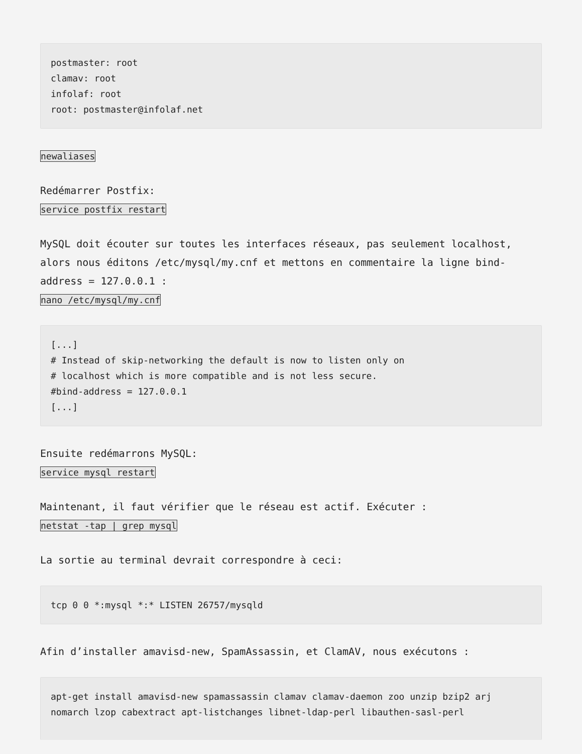postmaster: root
clamav: root
infolaf: root
root: postmaster@infolaf.net
newaliases
Redémarrer Postfix:
service postfix restart
MySQL doit écouter sur toutes les interfaces réseaux, pas seulement localhost, alors nous éditons /etc/mysql/my.cnf et mettons en commentaire la ligne bind-address = 127.0.0.1 :
nano /etc/mysql/my.cnf
[...]
# Instead of skip-networking the default is now to listen only on
# localhost which is more compatible and is not less secure.
#bind-address = 127.0.0.1
[...]
Ensuite redémarrons MySQL:
service mysql restart
Maintenant, il faut vérifier que le réseau est actif. Exécuter :
netstat -tap | grep mysql
La sortie au terminal devrait correspondre à ceci:
tcp 0 0 *:mysql *:* LISTEN 26757/mysqld
Afin d’installer amavisd-new, SpamAssassin, et ClamAV, nous exécutons :
apt-get install amavisd-new spamassassin clamav clamav-daemon zoo unzip bzip2 arj nomarch lzop cabextract apt-listchanges libnet-ldap-perl libauthen-sasl-perl